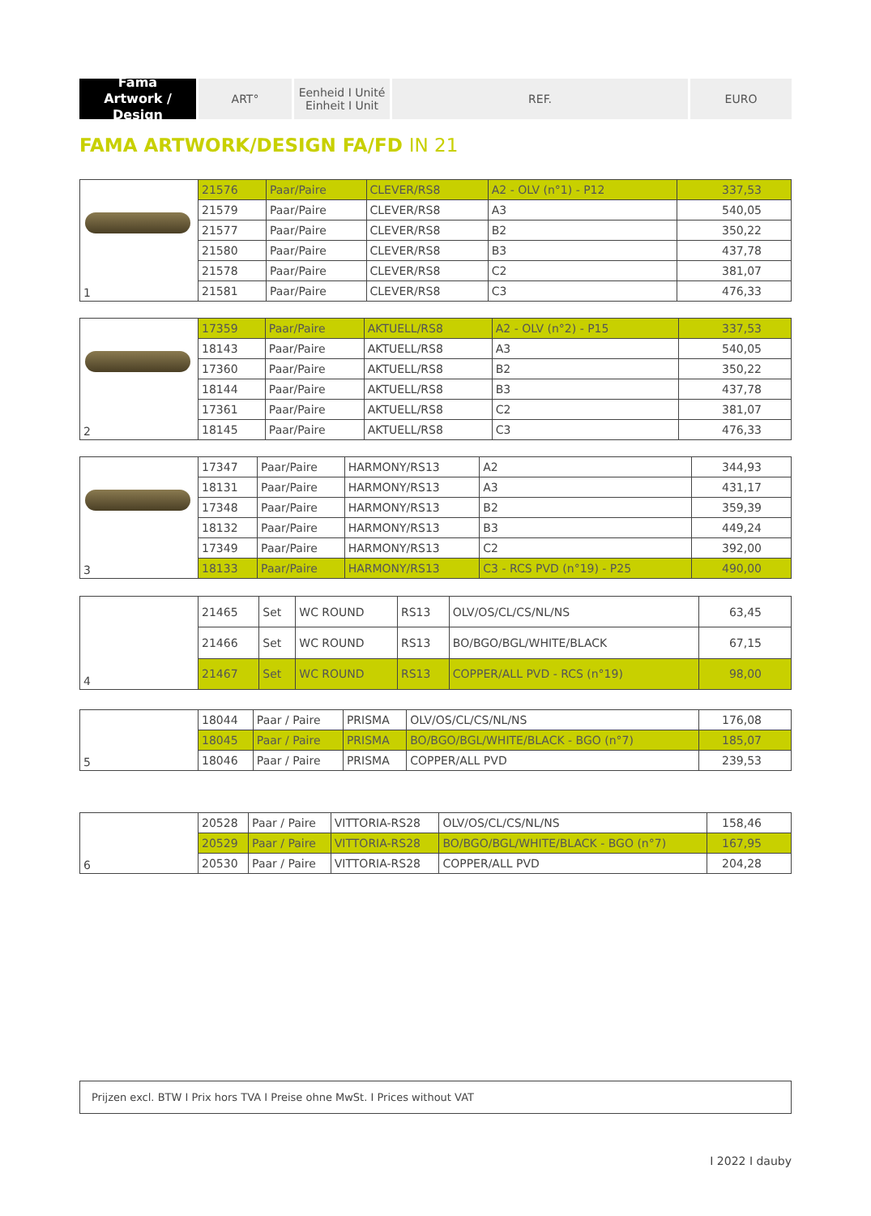Fama
Artwork / Design
ART° Eenheid I Unité
Einheit I Unit
REF. EURO
FAMA ARTWORK/DESIGN FA/FD IN 21
| 1 | 21576 | Paar/Paire | CLEVER/RS8 | A2 - OLV (n°1) - P12 | 337,53 |
| | 21579 | Paar/Paire | CLEVER/RS8 | A3 | 540,05 |
| | 21577 | Paar/Paire | CLEVER/RS8 | B2 | 350,22 |
| | 21580 | Paar/Paire | CLEVER/RS8 | B3 | 437,78 |
| | 21578 | Paar/Paire | CLEVER/RS8 | C2 | 381,07 |
| | 21581 | Paar/Paire | CLEVER/RS8 | C3 | 476,33 |
| 2 | 17359 | Paar/Paire | AKTUELL/RS8 | A2 - OLV (n°2) - P15 | 337,53 |
| | 18143 | Paar/Paire | AKTUELL/RS8 | A3 | 540,05 |
| | 17360 | Paar/Paire | AKTUELL/RS8 | B2 | 350,22 |
| | 18144 | Paar/Paire | AKTUELL/RS8 | B3 | 437,78 |
| | 17361 | Paar/Paire | AKTUELL/RS8 | C2 | 381,07 |
| | 18145 | Paar/Paire | AKTUELL/RS8 | C3 | 476,33 |
| 3 | 17347 | Paar/Paire | HARMONY/RS13 | A2 | 344,93 |
| | 18131 | Paar/Paire | HARMONY/RS13 | A3 | 431,17 |
| | 17348 | Paar/Paire | HARMONY/RS13 | B2 | 359,39 |
| | 18132 | Paar/Paire | HARMONY/RS13 | B3 | 449,24 |
| | 17349 | Paar/Paire | HARMONY/RS13 | C2 | 392,00 |
| | 18133 | Paar/Paire | HARMONY/RS13 | C3 - RCS PVD (n°19) - P25 | 490,00 |
| 4 | 21465 | Set | WC ROUND | RS13 | OLV/OS/CL/CS/NL/NS | 63,45 |
| | 21466 | Set | WC ROUND | RS13 | BO/BGO/BGL/WHITE/BLACK | 67,15 |
| | 21467 | Set | WC ROUND | RS13 | COPPER/ALL PVD - RCS (n°19) | 98,00 |
| 5 | 18044 | Paar / Paire | PRISMA | OLV/OS/CL/CS/NL/NS | 176,08 |
| | 18045 | Paar / Paire | PRISMA | BO/BGO/BGL/WHITE/BLACK - BGO (n°7) | 185,07 |
| | 18046 | Paar / Paire | PRISMA | COPPER/ALL PVD | 239,53 |
| 6 | 20528 | Paar / Paire | VITTORIA-RS28 | OLV/OS/CL/CS/NL/NS | 158,46 |
| | 20529 | Paar / Paire | VITTORIA-RS28 | BO/BGO/BGL/WHITE/BLACK - BGO (n°7) | 167,95 |
| | 20530 | Paar / Paire | VITTORIA-RS28 | COPPER/ALL PVD | 204,28 |
Prijzen excl. BTW I Prix hors TVA I Preise ohne MwSt. I Prices without VAT
I 2022 I dauby